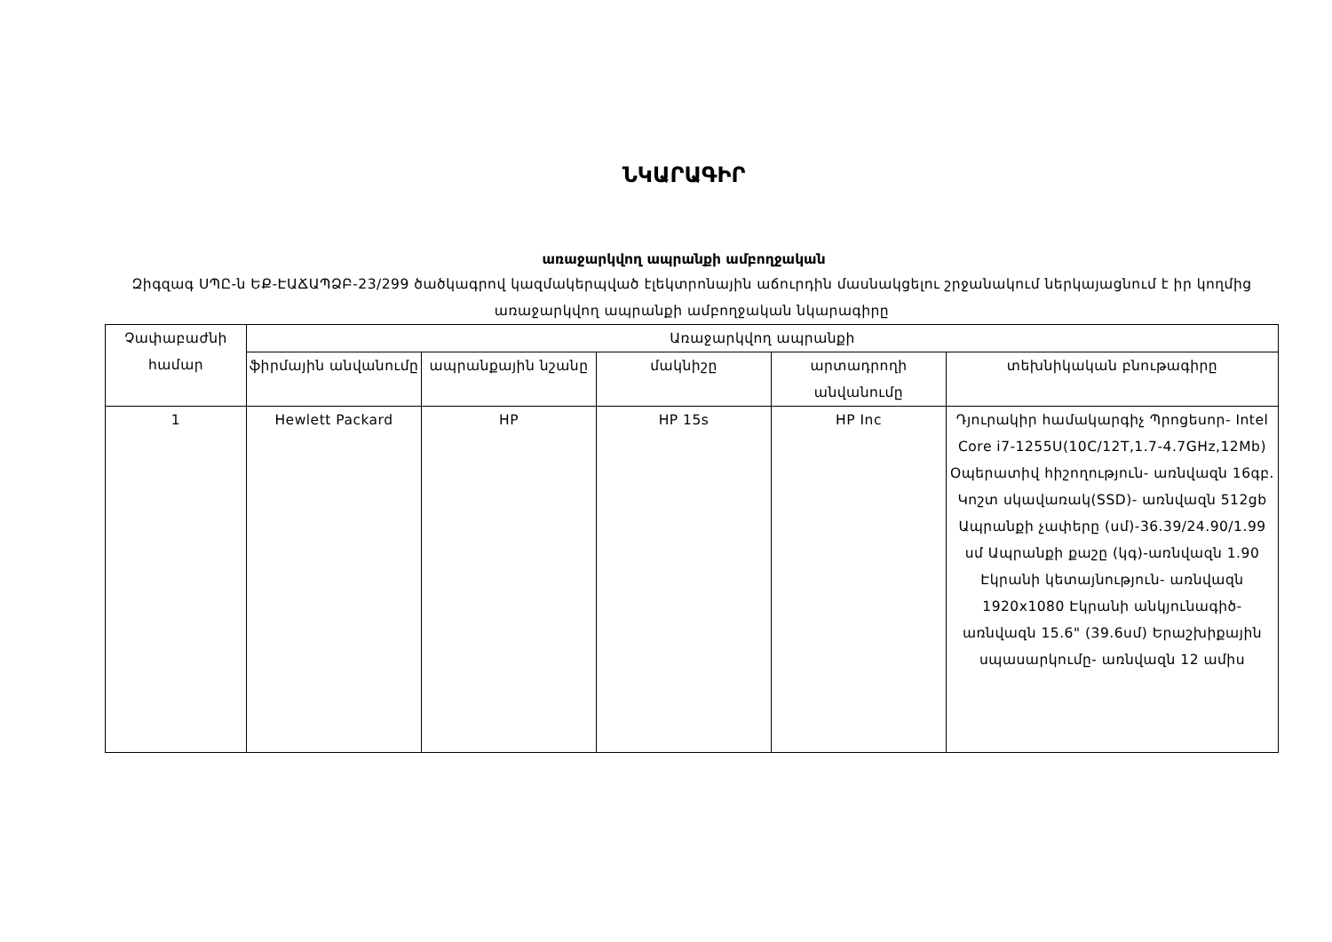ՆԿԱՐԱԳԻՐ
առաջարկվող ապրանքի ամբողջական
Զիգզագ ՍՊԸ-ն ԵՔ-ԷԱՃԱՊՁԲ-23/299 ծածկագրով կազմակերպված էլեկտրոնային աճուրդին մասնակցելու շրջանակում ներկայացնում է իր կողմից առաջարկվող ապրանքի ամբողջական նկարագիրը
| Չափաբաժնի համար | Առաջարկվող ապրանքի | | | | |
| --- | --- | --- | --- | --- | --- |
| | ֆիրմային անվանումը | ապրանքային նշանը | մակնիշը | արտադրողի անվանումը | տեխնիկական բնութագիրը |
| 1 | Hewlett Packard | HP | HP 15s | HP Inc | Դյուրակիր համակարգիչ Պրոցեսոր- Intel Core i7-1255U(10C/12T,1.7-4.7GHz,12Mb) Օպերատիվ հիշողություն- առնվազն 16գբ. Կոշտ սկավառակ(SSD)- առնվազն 512gb Ապրանքի չափերը (սմ)-36.39/24.90/1.99 սմ Ապրանքի քաշը (կգ)-առնվազն 1.90 Էկրանի կետայնություն- առնվազն 1920x1080 Էկրանի անկյունագիծ- առնվազն 15.6" (39.6սմ) Երաշխիքային սպասարկումը- առնվազն 12 ամիս |